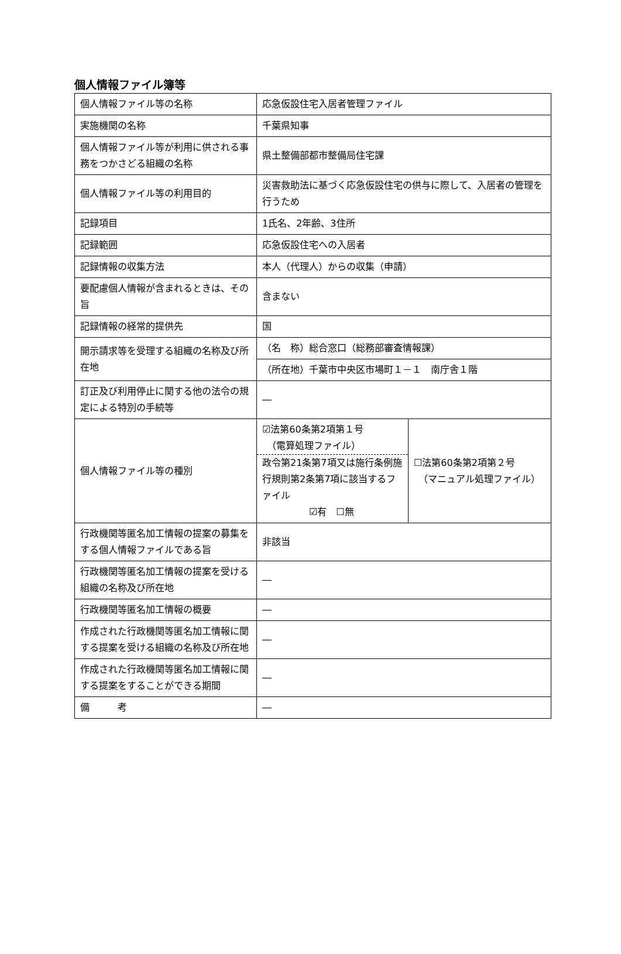個人情報ファイル簿等
| 個人情報ファイル等の名称 | 応急仮設住宅入居者管理ファイル | |
| 実施機関の名称 | 千葉県知事 | |
| 個人情報ファイル等が利用に供される事務をつかさどる組織の名称 | 県土整備部都市整備局住宅課 | |
| 個人情報ファイル等の利用目的 | 災害救助法に基づく応急仮設住宅の供与に際して、入居者の管理を行うため | |
| 記録項目 | 1氏名、2年齢、3住所 | |
| 記録範囲 | 応急仮設住宅への入居者 | |
| 記録情報の収集方法 | 本人（代理人）からの収集（申請） | |
| 要配慮個人情報が含まれるときは、その旨 | 含まない | |
| 記録情報の経常的提供先 | 国 | |
| 開示請求等を受理する組織の名称及び所在地 | （名 称）総合窓口（総務部審査情報課） | |
| | （所在地）千葉市中央区市場町１－１ 南庁舎１階 | |
| 訂正及び利用停止に関する他の法令の規定による特別の手続等 | ― | |
| 個人情報ファイル等の種別 | ☑法第60条第2項第１号 （電算処理ファイル） 政令第21条第7項又は施行条例施行規則第2条第7項に該当するファイル ☑有 ☐無 | ☐法第60条第2項第２号 （マニュアル処理ファイル） |
| 行政機関等匿名加工情報の提案の募集をする個人情報ファイルである旨 | 非該当 | |
| 行政機関等匿名加工情報の提案を受ける組織の名称及び所在地 | ― | |
| 行政機関等匿名加工情報の概要 | ― | |
| 作成された行政機関等匿名加工情報に関する提案を受ける組織の名称及び所在地 | ― | |
| 作成された行政機関等匿名加工情報に関する提案をすることができる期間 | ― | |
| 備 考 | ― | |